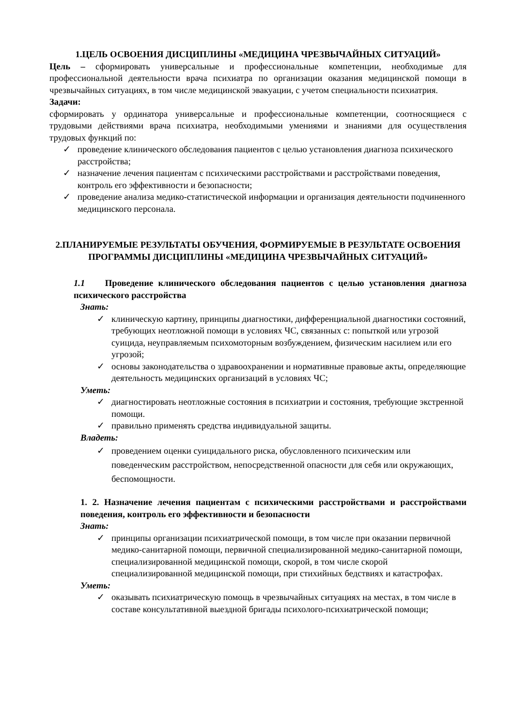1.ЦЕЛЬ ОСВОЕНИЯ ДИСЦИПЛИНЫ «МЕДИЦИНА ЧРЕЗВЫЧАЙНЫХ СИТУАЦИЙ»
Цель – сформировать универсальные и профессиональные компетенции, необходимые для профессиональной деятельности врача психиатра по организации оказания медицинской помощи в чрезвычайных ситуациях, в том числе медицинской эвакуации, с учетом специальности психиатрия.
Задачи:
сформировать у ординатора универсальные и профессиональные компетенции, соотносящиеся с трудовыми действиями врача психиатра, необходимыми умениями и знаниями для осуществления трудовых функций по:
✓ проведение клинического обследования пациентов с целью установления диагноза психического расстройства;
✓ назначение лечения пациентам с психическими расстройствами и расстройствами поведения, контроль его эффективности и безопасности;
✓ проведение анализа медико-статистической информации и организация деятельности подчиненного медицинского персонала.
2.ПЛАНИРУЕМЫЕ РЕЗУЛЬТАТЫ ОБУЧЕНИЯ, ФОРМИРУЕМЫЕ В РЕЗУЛЬТАТЕ ОСВОЕНИЯ ПРОГРАММЫ ДИСЦИПЛИНЫ «МЕДИЦИНА ЧРЕЗВЫЧАЙНЫХ СИТУАЦИЙ»
1.1 Проведение клинического обследования пациентов с целью установления диагноза психического расстройства
Знать:
✓ клиническую картину, принципы диагностики, дифференциальной диагностики состояний, требующих неотложной помощи в условиях ЧС, связанных с: попыткой или угрозой суицида, неуправляемым психомоторным возбуждением, физическим насилием или его угрозой;
✓ основы законодательства о здравоохранении и нормативные правовые акты, определяющие деятельность медицинских организаций в условиях ЧС;
Уметь:
✓ диагностировать неотложные состояния в психиатрии и состояния, требующие экстренной помощи.
✓ правильно применять средства индивидуальной защиты.
Владеть:
✓ проведением оценки суицидального риска, обусловленного психическим или поведенческим расстройством, непосредственной опасности для себя или окружающих, беспомощности.
1. 2. Назначение лечения пациентам с психическими расстройствами и расстройствами поведения, контроль его эффективности и безопасности
Знать:
✓ принципы организации психиатрической помощи, в том числе при оказании первичной медико-санитарной помощи, первичной специализированной медико-санитарной помощи, специализированной медицинской помощи, скорой, в том числе скорой специализированной медицинской помощи, при стихийных бедствиях и катастрофах.
Уметь:
✓ оказывать психиатрическую помощь в чрезвычайных ситуациях на местах, в том числе в составе консультативной выездной бригады психолого-психиатрической помощи;